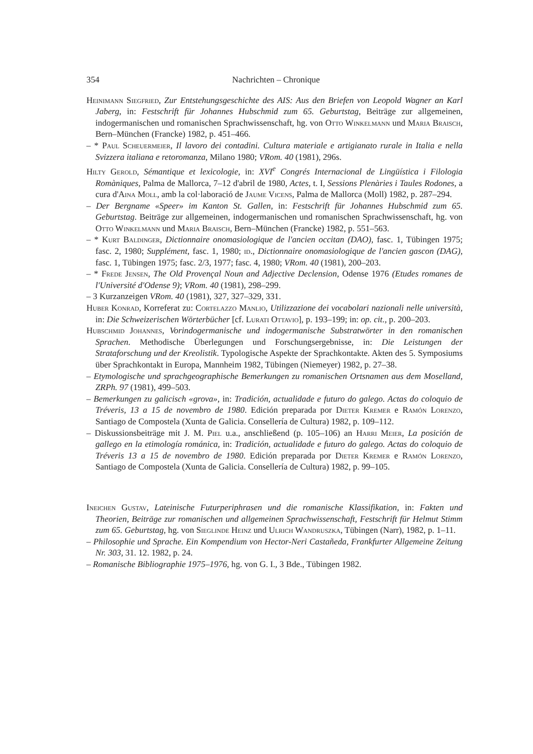354 Nachrichten – Chronique
Heinimann Siegfried, Zur Entstehungsgeschichte des AIS: Aus den Briefen von Leopold Wagner an Karl Jaberg, in: Festschrift für Johannes Hubschmid zum 65. Geburtstag, Beiträge zur allgemeinen, indogermanischen und romanischen Sprachwissenschaft, hg. von Otto Winkelmann und Maria Braisch, Bern–München (Francke) 1982, p. 451–466.
– * Paul Scheuermeier, Il lavoro dei contadini. Cultura materiale e artigianato rurale in Italia e nella Svizzera italiana e retoromanza, Milano 1980; VRom. 40 (1981), 296s.
Hilty Gerold, Sémantique et lexicologie, in: XVI<sup>e</sup> Congrés Internacional de Lingüística i Filologia Romàniques, Palma de Mallorca, 7–12 d'abril de 1980, Actes, t. I, Sessions Plenàries i Taules Rodones, a cura d'Aina Moll, amb la col·laboració de Jaume Vicens, Palma de Mallorca (Moll) 1982, p. 287–294.
– Der Bergname «Speer» im Kanton St. Gallen, in: Festschrift für Johannes Hubschmid zum 65. Geburtstag. Beiträge zur allgemeinen, indogermanischen und romanischen Sprachwissenschaft, hg. von Otto Winkelmann und Maria Braisch, Bern–München (Francke) 1982, p. 551–563.
– * Kurt Baldinger, Dictionnaire onomasiologique de l'ancien occitan (DAO), fasc. 1, Tübingen 1975; fasc. 2, 1980; Supplément, fasc. 1, 1980; id., Dictionnaire onomasiologique de l'ancien gascon (DAG), fasc. 1, Tübingen 1975; fasc. 2/3, 1977; fasc. 4, 1980; VRom. 40 (1981), 200–203.
– * Frede Jensen, The Old Provençal Noun and Adjective Declension, Odense 1976 (Etudes romanes de l'Université d'Odense 9); VRom. 40 (1981), 298–299.
– 3 Kurzanzeigen VRom. 40 (1981), 327, 327–329, 331.
Huber Konrad, Korreferat zu: Cortelazzo Manlio, Utilizzazione dei vocabolari nazionali nelle università, in: Die Schweizerischen Wörterbücher [cf. Lurati Ottavio], p. 193–199; in: op. cit., p. 200–203.
Hubschmid Johannes, Vorindogermanische und indogermanische Substratwörter in den romanischen Sprachen. Methodische Überlegungen und Forschungsergebnisse, in: Die Leistungen der Strataforschung und der Kreolistik. Typologische Aspekte der Sprachkontakte. Akten des 5. Symposiums über Sprachkontakt in Europa, Mannheim 1982, Tübingen (Niemeyer) 1982, p. 27–38.
– Etymologische und sprachgeographische Bemerkungen zu romanischen Ortsnamen aus dem Moselland, ZRPh. 97 (1981), 499–503.
– Bemerkungen zu galicisch «grova», in: Tradición, actualidade e futuro do galego. Actas do coloquio de Tréveris, 13 a 15 de novembro de 1980. Edición preparada por Dieter Kremer e Ramón Lorenzo, Santiago de Compostela (Xunta de Galicia. Consellería de Cultura) 1982, p. 109–112.
– Diskussionsbeiträge mit J. M. Piel u.a., anschließend (p. 105–106) an Harri Meier, La posición de gallego en la etimología románica, in: Tradición, actualidade e futuro do galego. Actas do coloquio de Tréveris 13 a 15 de novembro de 1980. Edición preparada por Dieter Kremer e Ramón Lorenzo, Santiago de Compostela (Xunta de Galicia. Consellería de Cultura) 1982, p. 99–105.
Ineichen Gustav, Lateinische Futurperiphrasen und die romanische Klassifikation, in: Fakten und Theorien, Beiträge zur romanischen und allgemeinen Sprachwissenschaft, Festschrift für Helmut Stimm zum 65. Geburtstag, hg. von Sieglinde Heinz und Ulrich Wandruszka, Tübingen (Narr), 1982, p. 1–11.
– Philosophie und Sprache. Ein Kompendium von Hector-Neri Castañeda, Frankfurter Allgemeine Zeitung Nr. 303, 31. 12. 1982, p. 24.
– Romanische Bibliographie 1975–1976, hg. von G. I., 3 Bde., Tübingen 1982.